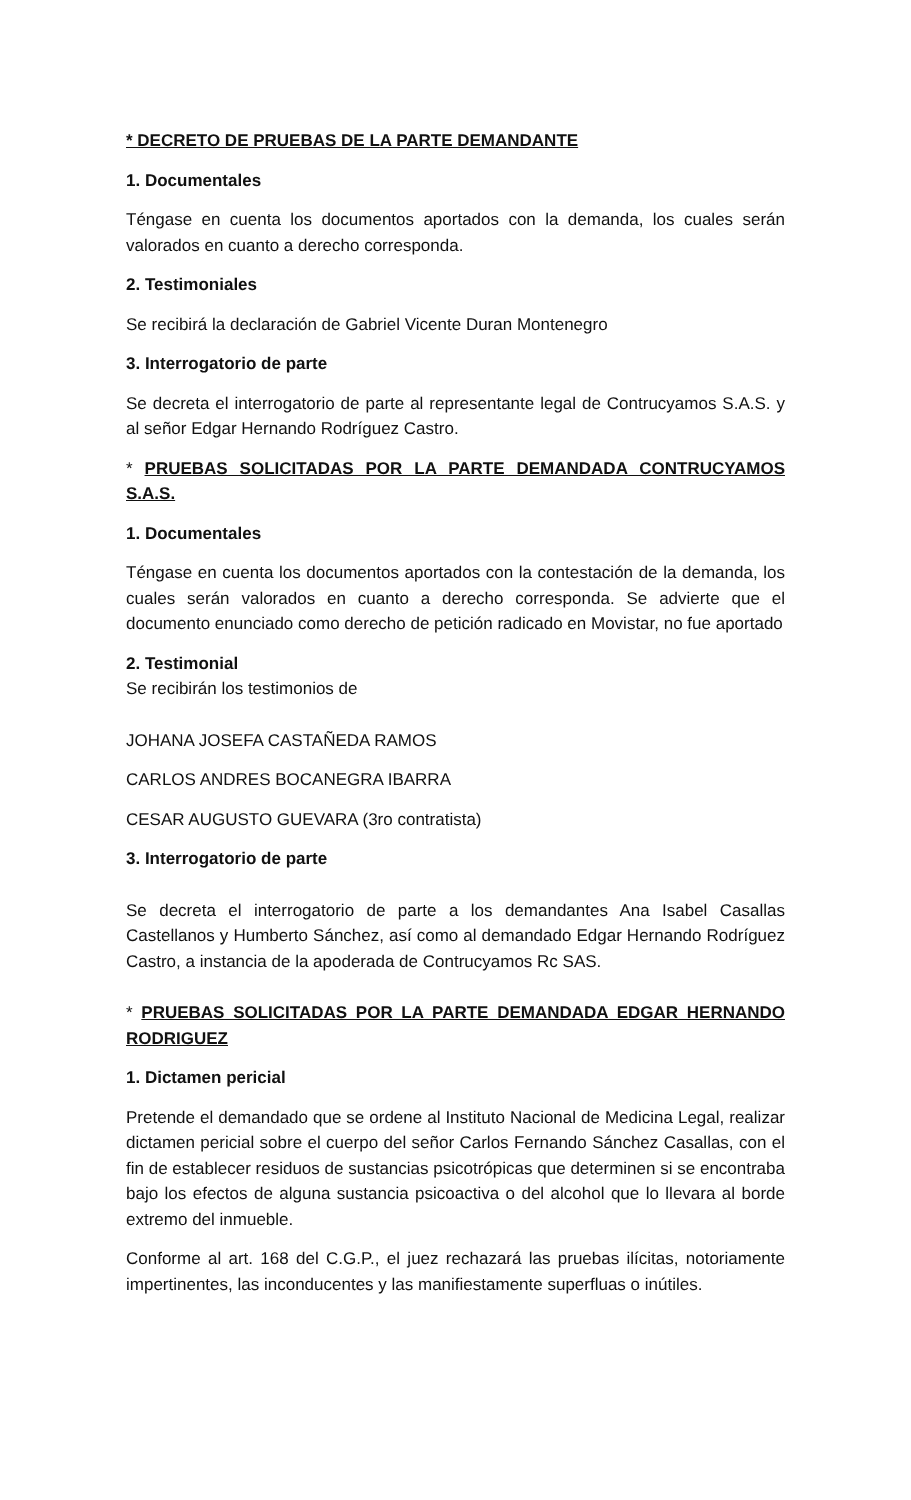* DECRETO DE PRUEBAS DE LA PARTE DEMANDANTE
1. Documentales
Téngase en cuenta los documentos aportados con la demanda, los cuales serán valorados en cuanto a derecho corresponda.
2. Testimoniales
Se recibirá la declaración de Gabriel Vicente Duran Montenegro
3. Interrogatorio de parte
Se decreta el interrogatorio de parte al representante legal de Contrucyamos S.A.S. y al señor Edgar Hernando Rodríguez Castro.
* PRUEBAS SOLICITADAS POR LA PARTE DEMANDADA CONTRUCYAMOS S.A.S.
1. Documentales
Téngase en cuenta los documentos aportados con la contestación de la demanda, los cuales serán valorados en cuanto a derecho corresponda. Se advierte que el documento enunciado como derecho de petición radicado en Movistar, no fue aportado
2. Testimonial
Se recibirán los testimonios de
JOHANA JOSEFA CASTAÑEDA RAMOS
CARLOS ANDRES BOCANEGRA IBARRA
CESAR AUGUSTO GUEVARA (3ro contratista)
3. Interrogatorio de parte
Se decreta el interrogatorio de parte a los demandantes Ana Isabel Casallas Castellanos y Humberto Sánchez, así como al demandado Edgar Hernando Rodríguez Castro, a instancia de la apoderada de Contrucyamos Rc SAS.
* PRUEBAS SOLICITADAS POR LA PARTE DEMANDADA EDGAR HERNANDO RODRIGUEZ
1. Dictamen pericial
Pretende el demandado que se ordene al Instituto Nacional de Medicina Legal, realizar dictamen pericial sobre el cuerpo del señor Carlos Fernando Sánchez Casallas, con el fin de establecer residuos de sustancias psicotrópicas que determinen si se encontraba bajo los efectos de alguna sustancia psicoactiva o del alcohol que lo llevara al borde extremo del inmueble.
Conforme al art. 168 del C.G.P., el juez rechazará las pruebas ilícitas, notoriamente impertinentes, las inconducentes y las manifiestamente superfluas o inútiles.